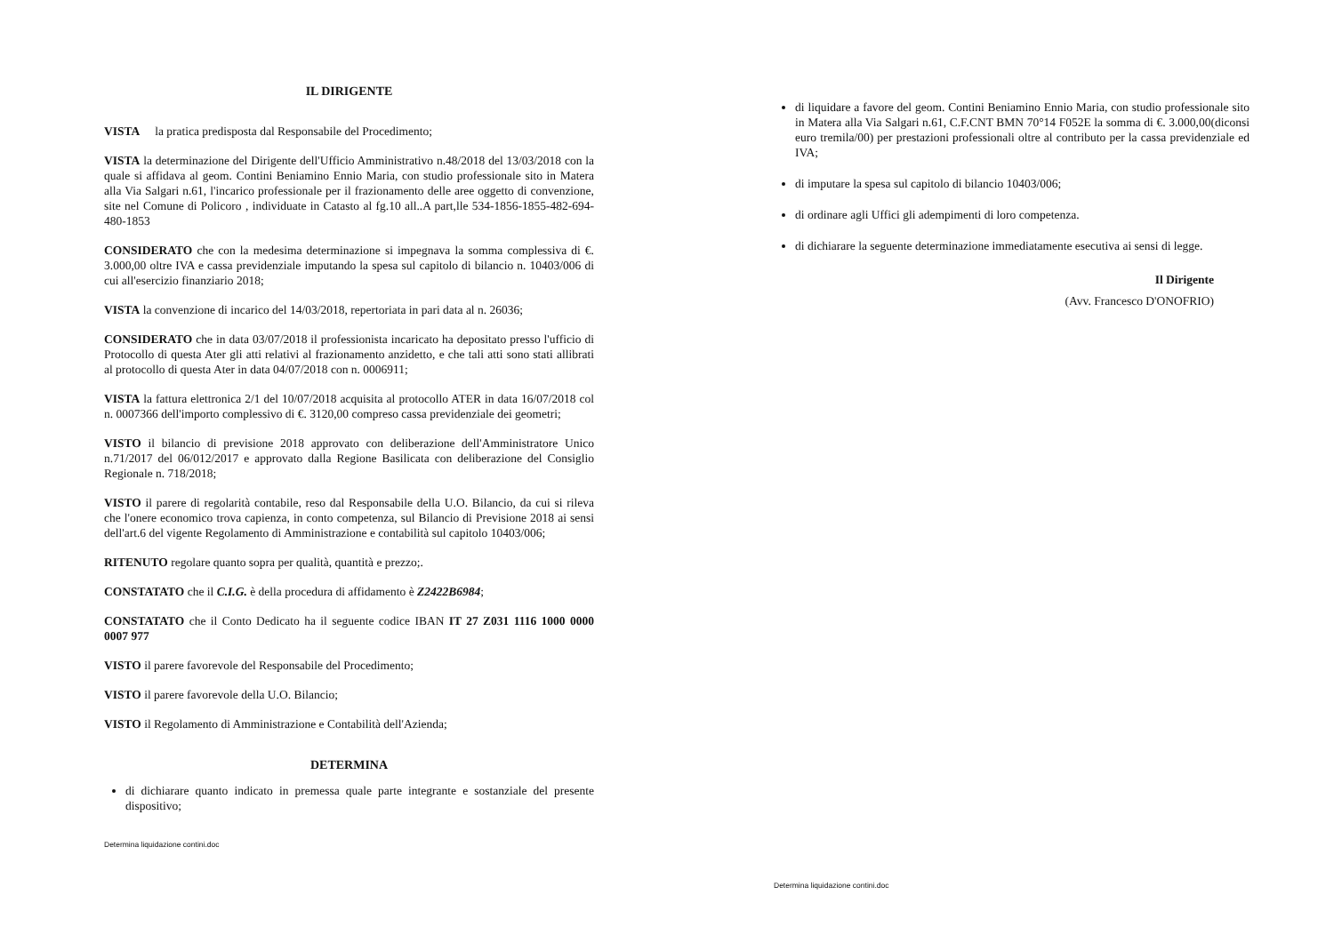IL DIRIGENTE
VISTA la pratica predisposta dal Responsabile del Procedimento;
VISTA la determinazione del Dirigente dell'Ufficio Amministrativo n.48/2018 del 13/03/2018 con la quale si affidava al geom. Contini Beniamino Ennio Maria, con studio professionale sito in Matera alla Via Salgari n.61, l'incarico professionale per il frazionamento delle aree oggetto di convenzione, site nel Comune di Policoro , individuate in Catasto al fg.10 all..A part,lle 534-1856-1855-482-694-480-1853
CONSIDERATO che con la medesima determinazione si impegnava la somma complessiva di €. 3.000,00 oltre IVA e cassa previdenziale imputando la spesa sul capitolo di bilancio n. 10403/006 di cui all'esercizio finanziario 2018;
VISTA la convenzione di incarico del 14/03/2018, repertoriata in pari data al n. 26036;
CONSIDERATO che in data 03/07/2018 il professionista incaricato ha depositato presso l'ufficio di Protocollo di questa Ater gli atti relativi al frazionamento anzidetto, e che tali atti sono stati allibrati al protocollo di questa Ater in data 04/07/2018 con n. 0006911;
VISTA la fattura elettronica 2/1 del 10/07/2018 acquisita al protocollo ATER in data 16/07/2018 col n. 0007366 dell'importo complessivo di €. 3120,00 compreso cassa previdenziale dei geometri;
VISTO il bilancio di previsione 2018 approvato con deliberazione dell'Amministratore Unico n.71/2017 del 06/012/2017 e approvato dalla Regione Basilicata con deliberazione del Consiglio Regionale n. 718/2018;
VISTO il parere di regolarità contabile, reso dal Responsabile della U.O. Bilancio, da cui si rileva che l'onere economico trova capienza, in conto competenza, sul Bilancio di Previsione 2018 ai sensi dell'art.6 del vigente Regolamento di Amministrazione e contabilità sul capitolo 10403/006;
RITENUTO regolare quanto sopra per qualità, quantità e prezzo;.
CONSTATATO che il C.I.G. è della procedura di affidamento è Z2422B6984;
CONSTATATO che il Conto Dedicato ha il seguente codice IBAN IT 27 Z031 1116 1000 0000 0007 977
VISTO il parere favorevole del Responsabile del Procedimento;
VISTO il parere favorevole della U.O. Bilancio;
VISTO il Regolamento di Amministrazione e Contabilità dell'Azienda;
DETERMINA
di dichiarare quanto indicato in premessa quale parte integrante e sostanziale del presente dispositivo;
Determina liquidazione contini.doc
di liquidare a favore del geom. Contini Beniamino Ennio Maria, con studio professionale sito in Matera alla Via Salgari n.61, C.F.CNT BMN 70°14 F052E la somma di €. 3.000,00(diconsi euro tremila/00) per prestazioni professionali oltre al contributo per la cassa previdenziale ed IVA;
di imputare la spesa sul capitolo di bilancio 10403/006;
di ordinare agli Uffici gli adempimenti di loro competenza.
di dichiarare la seguente determinazione immediatamente esecutiva ai sensi di legge.
Il Dirigente
(Avv. Francesco D'ONOFRIO)
Determina liquidazione contini.doc